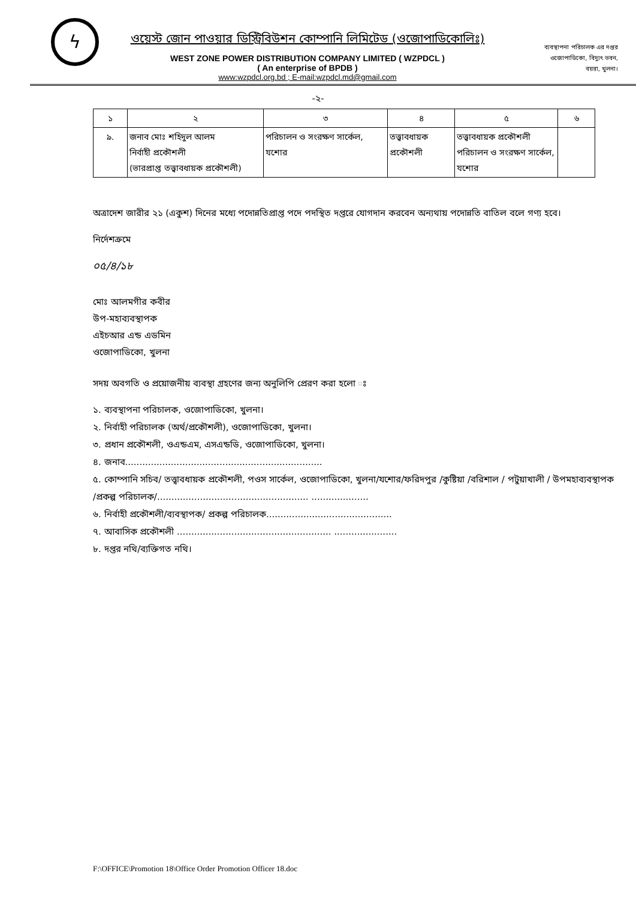ϟ
ওয়েস্ট জোন পাওয়ার ডিস্ট্রিবিউশন কোম্পানি লিমিটেড (ওজোপাডিকোলিঃ)
WEST ZONE POWER DISTRIBUTION COMPANY LIMITED ( WZPDCL )
( An enterprise of BPDB )
www:wzpdcl.org.bd ; E-mail:wzpdcl.md@gmail.com
ব্যবস্থাপনা পরিচালক এর দপ্তর
ওজোপাডিকো, বিদ্যুৎ ভবন,
বয়রা, খুলনা।
-২-
| ১ | ২ | ৩ | ৪ | ৫ | ৬ |
| ৯. | জনাব মোঃ শহিদুল আলম নির্বাহী প্রকৌশলী (ভারপ্রাপ্ত তত্ত্বাবধায়ক প্রকৌশলী) | পরিচালন ও সংরক্ষণ সার্কেল, যশোর | তত্ত্বাবধায়ক প্রকৌশলী | তত্ত্বাবধায়ক প্রকৌশলী পরিচালন ও সংরক্ষণ সার্কেল, যশোর | |
অত্রাদেশ জারীর ২১ (একুশ) দিনের মধ্যে পদোন্নতিপ্রাপ্ত পদে পদস্থিত দপ্তরে যোগদান করবেন অন্যথায় পদোন্নতি বাতিল বলে গণ্য হবে।
নির্দেশক্রমে
০৫/৪/১৮
মোঃ আলমগীর কবীর
উপ-মহাব্যবস্থাপক
এইচআর এন্ড এডমিন
ওজোপাডিকো, খুলনা
সদয় অবগতি ও প্রয়োজনীয় ব্যবস্থা গ্রহণের জন্য অনুলিপি প্রেরণ করা হলো ঃ
১. ব্যবস্থাপনা পরিচালক, ওজোপাডিকো, খুলনা।
২. নির্বাহী পরিচালক (অর্থ/প্রকৌশলী), ওজোপাডিকো, খুলনা।
৩. প্রধান প্রকৌশলী, ওএন্ডএম, এসএন্ডডি, ওজোপাডিকো, খুলনা।
৪. জনাব.....................................................................
৫. কোম্পানি সচিব/ তত্ত্বাবধায়ক প্রকৌশলী, পওস সার্কেল, ওজোপাডিকো, খুলনা/যশোর/ফরিদপুর /কুষ্টিয়া /বরিশাল / পটুয়াখালী / উপমহাব্যবস্থাপক /প্রকল্প পরিচালক/..................................................... ....................
৬. নির্বাহী প্রকৌশলী/ব্যবস্থাপক/ প্রকল্প পরিচালক............................................
৭. আবাসিক প্রকৌশলী ...................................................... ......................
৮. দপ্তর নথি/ব্যক্তিগত নথি।
F:\OFFICE\Promotion 18\Office Order Promotion Officer 18.doc